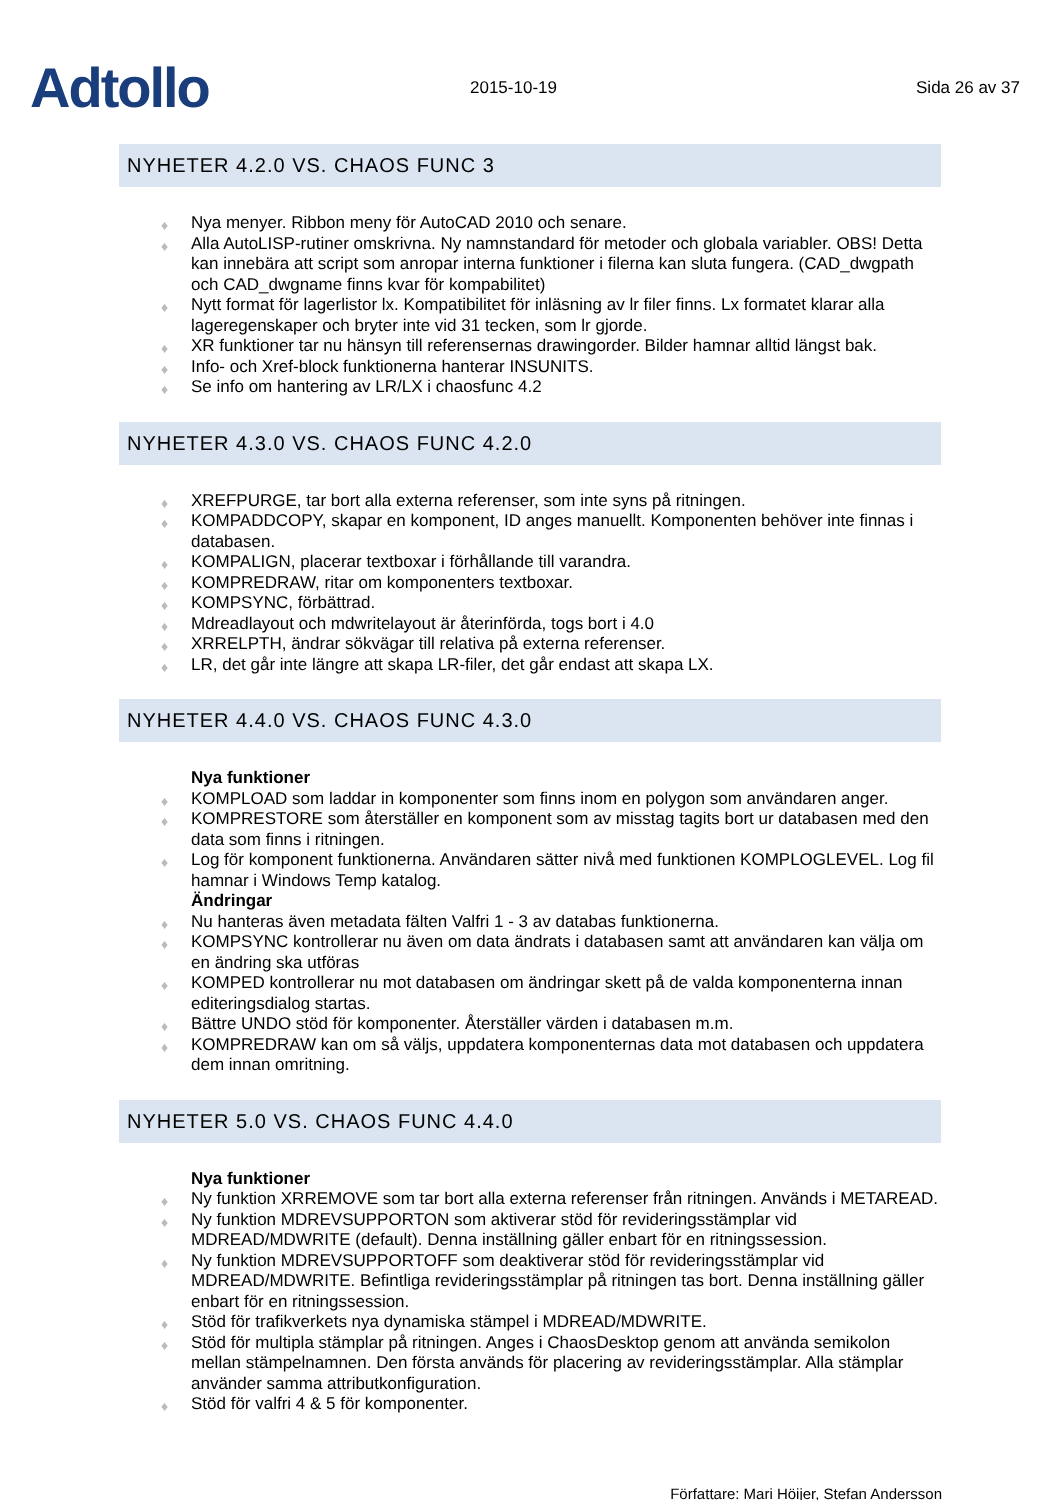Adtollo
2015-10-19
Sida 26 av 37
NYHETER 4.2.0 VS. CHAOS FUNC 3
♦ Nya menyer. Ribbon meny för AutoCAD 2010 och senare.
♦ Alla AutoLISP-rutiner omskrivna. Ny namnstandard för metoder och globala variabler. OBS! Detta kan innebära att script som anropar interna funktioner i filerna kan sluta fungera. (CAD_dwgpath och CAD_dwgname finns kvar för kompabilitet)
♦ Nytt format för lagerlistor lx. Kompatibilitet för inläsning av lr filer finns. Lx formatet klarar alla lageregenskaper och bryter inte vid 31 tecken, som lr gjorde.
♦ XR funktioner tar nu hänsyn till referensernas drawingorder. Bilder hamnar alltid längst bak.
♦ Info- och Xref-block funktionerna hanterar INSUNITS.
♦ Se info om hantering av LR/LX i chaosfunc 4.2
NYHETER 4.3.0 VS. CHAOS FUNC 4.2.0
♦ XREFPURGE, tar bort alla externa referenser, som inte syns på ritningen.
♦ KOMPADDCOPY, skapar en komponent, ID anges manuellt. Komponenten behöver inte finnas i databasen.
♦ KOMPALIGN, placerar textboxar i förhållande till varandra.
♦ KOMPREDRAW, ritar om komponenters textboxar.
♦ KOMPSYNC, förbättrad.
♦ Mdreadlayout och mdwritelayout är återinförda, togs bort i 4.0
♦ XRRELPTH, ändrar sökvägar till relativa på externa referenser.
♦ LR, det går inte längre att skapa LR-filer, det går endast att skapa LX.
NYHETER 4.4.0 VS. CHAOS FUNC 4.3.0
Nya funktioner
♦ KOMPLOAD som laddar in komponenter som finns inom en polygon som användaren anger.
♦ KOMPRESTORE som återställer en komponent som av misstag tagits bort ur databasen med den data som finns i ritningen.
♦ Log för komponent funktionerna. Användaren sätter nivå med funktionen KOMPLOGLEVEL. Log fil hamnar i Windows Temp katalog.
Ändringar
♦ Nu hanteras även metadata fälten Valfri 1 - 3 av databas funktionerna.
♦ KOMPSYNC kontrollerar nu även om data ändrats i databasen samt att användaren kan välja om en ändring ska utföras
♦ KOMPED kontrollerar nu mot databasen om ändringar skett på de valda komponenterna innan editeringsdialog startas.
♦ Bättre UNDO stöd för komponenter. Återställer värden i databasen m.m.
♦ KOMPREDRAW kan om så väljs, uppdatera komponenternas data mot databasen och uppdatera dem innan omritning.
NYHETER 5.0 VS. CHAOS FUNC 4.4.0
Nya funktioner
♦ Ny funktion XRREMOVE som tar bort alla externa referenser från ritningen. Används i METAREAD.
♦ Ny funktion MDREVSUPPORTON som aktiverar stöd för revideringsstämplar vid MDREAD/MDWRITE (default). Denna inställning gäller enbart för en ritningssession.
♦ Ny funktion MDREVSUPPORTOFF som deaktiverar stöd för revideringsstämplar vid MDREAD/MDWRITE. Befintliga revideringsstämplar på ritningen tas bort. Denna inställning gäller enbart för en ritningssession.
♦ Stöd för trafikverkets nya dynamiska stämpel i MDREAD/MDWRITE.
♦ Stöd för multipla stämplar på ritningen. Anges i ChaosDesktop genom att använda semikolon mellan stämpelnamnen. Den första används för placering av revideringsstämplar. Alla stämplar använder samma attributkonfiguration.
♦ Stöd för valfri 4 & 5 för komponenter.
Författare: Mari Höijer, Stefan Andersson